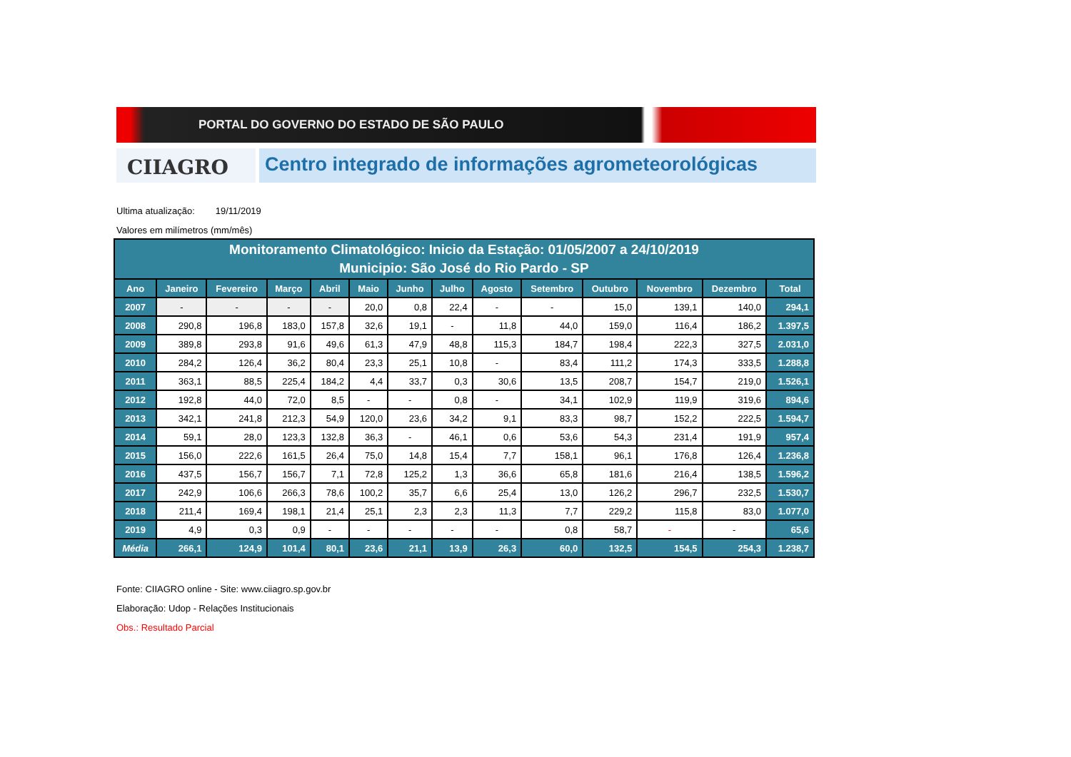PORTAL DO GOVERNO DO ESTADO DE SÃO PAULO
CIIAGRO
Centro integrado de informações agrometeorológicas
Ultima atualização: 19/11/2019
Valores em milímetros (mm/mês)
| Monitoramento Climatológico: Inicio da Estação: 01/05/2007 a 24/10/2019 Municipio: São José do Rio Pardo - SP | | | | | | | | | | | | | |
| --- | --- | --- | --- | --- | --- | --- | --- | --- | --- | --- | --- | --- | --- |
| Ano | Janeiro | Fevereiro | Março | Abril | Maio | Junho | Julho | Agosto | Setembro | Outubro | Novembro | Dezembro | Total |
| 2007 | - | - | - | - | 20,0 | 0,8 | 22,4 | - | - | 15,0 | 139,1 | 140,0 | 294,1 |
| 2008 | 290,8 | 196,8 | 183,0 | 157,8 | 32,6 | 19,1 | - | 11,8 | 44,0 | 159,0 | 116,4 | 186,2 | 1.397,5 |
| 2009 | 389,8 | 293,8 | 91,6 | 49,6 | 61,3 | 47,9 | 48,8 | 115,3 | 184,7 | 198,4 | 222,3 | 327,5 | 2.031,0 |
| 2010 | 284,2 | 126,4 | 36,2 | 80,4 | 23,3 | 25,1 | 10,8 | - | 83,4 | 111,2 | 174,3 | 333,5 | 1.288,8 |
| 2011 | 363,1 | 88,5 | 225,4 | 184,2 | 4,4 | 33,7 | 0,3 | 30,6 | 13,5 | 208,7 | 154,7 | 219,0 | 1.526,1 |
| 2012 | 192,8 | 44,0 | 72,0 | 8,5 | - | - | 0,8 | - | 34,1 | 102,9 | 119,9 | 319,6 | 894,6 |
| 2013 | 342,1 | 241,8 | 212,3 | 54,9 | 120,0 | 23,6 | 34,2 | 9,1 | 83,3 | 98,7 | 152,2 | 222,5 | 1.594,7 |
| 2014 | 59,1 | 28,0 | 123,3 | 132,8 | 36,3 | - | 46,1 | 0,6 | 53,6 | 54,3 | 231,4 | 191,9 | 957,4 |
| 2015 | 156,0 | 222,6 | 161,5 | 26,4 | 75,0 | 14,8 | 15,4 | 7,7 | 158,1 | 96,1 | 176,8 | 126,4 | 1.236,8 |
| 2016 | 437,5 | 156,7 | 156,7 | 7,1 | 72,8 | 125,2 | 1,3 | 36,6 | 65,8 | 181,6 | 216,4 | 138,5 | 1.596,2 |
| 2017 | 242,9 | 106,6 | 266,3 | 78,6 | 100,2 | 35,7 | 6,6 | 25,4 | 13,0 | 126,2 | 296,7 | 232,5 | 1.530,7 |
| 2018 | 211,4 | 169,4 | 198,1 | 21,4 | 25,1 | 2,3 | 2,3 | 11,3 | 7,7 | 229,2 | 115,8 | 83,0 | 1.077,0 |
| 2019 | 4,9 | 0,3 | 0,9 | - | - | - | - | - | 0,8 | 58,7 | - | - | 65,6 |
| Média | 266,1 | 124,9 | 101,4 | 80,1 | 23,6 | 21,1 | 13,9 | 26,3 | 60,0 | 132,5 | 154,5 | 254,3 | 1.238,7 |
Fonte: CIIAGRO online - Site: www.ciiagro.sp.gov.br
Elaboração: Udop - Relações Institucionais
Obs.: Resultado Parcial